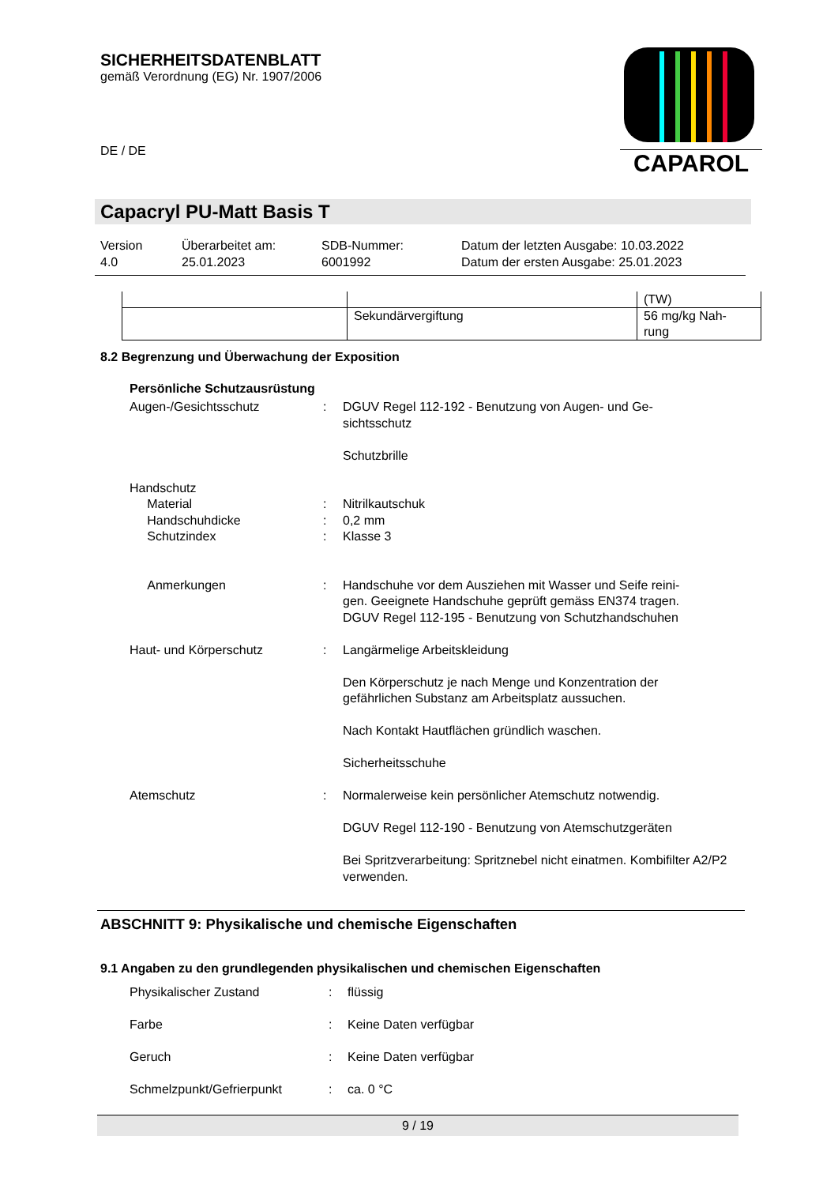SICHERHEITSDATENBLATT
gemäß Verordnung (EG) Nr. 1907/2006
DE / DE
CAPAROL
Capacryl PU-Matt Basis T
Version
4.0
Überarbeitet am:
25.01.2023
SDB-Nummer:
6001992
Datum der letzten Ausgabe: 10.03.2022
Datum der ersten Ausgabe: 25.01.2023
| | | (TW) |
| | Sekundärvergiftung | 56 mg/kg Nah- rung |
8.2 Begrenzung und Überwachung der Exposition
Persönliche Schutzausrüstung
Augen-/Gesichtsschutz
:
DGUV Regel 112-192 - Benutzung von Augen- und Ge-
sichtsschutz
Schutzbrille
Handschutz
Material
:
Nitrilkautschuk
Handschuhdicke
:
0,2 mm
Schutzindex
:
Klasse 3
Anmerkungen
:
Handschuhe vor dem Ausziehen mit Wasser und Seife reini-
gen. Geeignete Handschuhe geprüft gemäss EN374 tragen.
DGUV Regel 112-195 - Benutzung von Schutzhandschuhen
Haut- und Körperschutz
:
Langärmelige Arbeitskleidung
Den Körperschutz je nach Menge und Konzentration der gefährlichen Substanz am Arbeitsplatz aussuchen.
Nach Kontakt Hautflächen gründlich waschen.
Sicherheitsschuhe
Atemschutz
:
Normalerweise kein persönlicher Atemschutz notwendig.
DGUV Regel 112-190 - Benutzung von Atemschutzgeräten
Bei Spritzverarbeitung: Spritznebel nicht einatmen. Kombifilter A2/P2 verwenden.
ABSCHNITT 9: Physikalische und chemische Eigenschaften
9.1 Angaben zu den grundlegenden physikalischen und chemischen Eigenschaften
Physikalischer Zustand
:
flüssig
Farbe
:
Keine Daten verfügbar
Geruch
:
Keine Daten verfügbar
Schmelzpunkt/Gefrierpunkt
:
ca. 0 °C
9 / 19